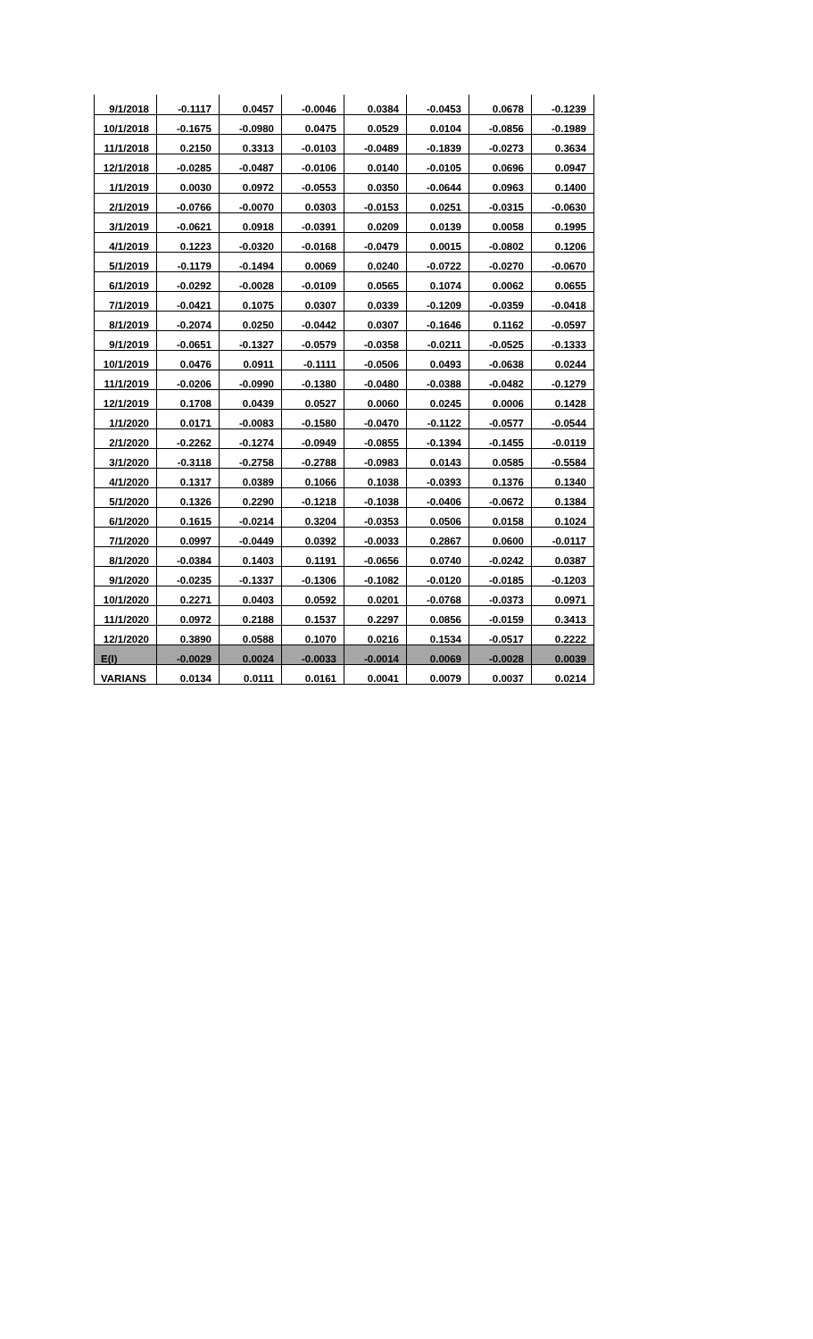| 9/1/2018 | -0.1117 | 0.0457 | -0.0046 | 0.0384 | -0.0453 | 0.0678 | -0.1239 |
| 10/1/2018 | -0.1675 | -0.0980 | 0.0475 | 0.0529 | 0.0104 | -0.0856 | -0.1989 |
| 11/1/2018 | 0.2150 | 0.3313 | -0.0103 | -0.0489 | -0.1839 | -0.0273 | 0.3634 |
| 12/1/2018 | -0.0285 | -0.0487 | -0.0106 | 0.0140 | -0.0105 | 0.0696 | 0.0947 |
| 1/1/2019 | 0.0030 | 0.0972 | -0.0553 | 0.0350 | -0.0644 | 0.0963 | 0.1400 |
| 2/1/2019 | -0.0766 | -0.0070 | 0.0303 | -0.0153 | 0.0251 | -0.0315 | -0.0630 |
| 3/1/2019 | -0.0621 | 0.0918 | -0.0391 | 0.0209 | 0.0139 | 0.0058 | 0.1995 |
| 4/1/2019 | 0.1223 | -0.0320 | -0.0168 | -0.0479 | 0.0015 | -0.0802 | 0.1206 |
| 5/1/2019 | -0.1179 | -0.1494 | 0.0069 | 0.0240 | -0.0722 | -0.0270 | -0.0670 |
| 6/1/2019 | -0.0292 | -0.0028 | -0.0109 | 0.0565 | 0.1074 | 0.0062 | 0.0655 |
| 7/1/2019 | -0.0421 | 0.1075 | 0.0307 | 0.0339 | -0.1209 | -0.0359 | -0.0418 |
| 8/1/2019 | -0.2074 | 0.0250 | -0.0442 | 0.0307 | -0.1646 | 0.1162 | -0.0597 |
| 9/1/2019 | -0.0651 | -0.1327 | -0.0579 | -0.0358 | -0.0211 | -0.0525 | -0.1333 |
| 10/1/2019 | 0.0476 | 0.0911 | -0.1111 | -0.0506 | 0.0493 | -0.0638 | 0.0244 |
| 11/1/2019 | -0.0206 | -0.0990 | -0.1380 | -0.0480 | -0.0388 | -0.0482 | -0.1279 |
| 12/1/2019 | 0.1708 | 0.0439 | 0.0527 | 0.0060 | 0.0245 | 0.0006 | 0.1428 |
| 1/1/2020 | 0.0171 | -0.0083 | -0.1580 | -0.0470 | -0.1122 | -0.0577 | -0.0544 |
| 2/1/2020 | -0.2262 | -0.1274 | -0.0949 | -0.0855 | -0.1394 | -0.1455 | -0.0119 |
| 3/1/2020 | -0.3118 | -0.2758 | -0.2788 | -0.0983 | 0.0143 | 0.0585 | -0.5584 |
| 4/1/2020 | 0.1317 | 0.0389 | 0.1066 | 0.1038 | -0.0393 | 0.1376 | 0.1340 |
| 5/1/2020 | 0.1326 | 0.2290 | -0.1218 | -0.1038 | -0.0406 | -0.0672 | 0.1384 |
| 6/1/2020 | 0.1615 | -0.0214 | 0.3204 | -0.0353 | 0.0506 | 0.0158 | 0.1024 |
| 7/1/2020 | 0.0997 | -0.0449 | 0.0392 | -0.0033 | 0.2867 | 0.0600 | -0.0117 |
| 8/1/2020 | -0.0384 | 0.1403 | 0.1191 | -0.0656 | 0.0740 | -0.0242 | 0.0387 |
| 9/1/2020 | -0.0235 | -0.1337 | -0.1306 | -0.1082 | -0.0120 | -0.0185 | -0.1203 |
| 10/1/2020 | 0.2271 | 0.0403 | 0.0592 | 0.0201 | -0.0768 | -0.0373 | 0.0971 |
| 11/1/2020 | 0.0972 | 0.2188 | 0.1537 | 0.2297 | 0.0856 | -0.0159 | 0.3413 |
| 12/1/2020 | 0.3890 | 0.0588 | 0.1070 | 0.0216 | 0.1534 | -0.0517 | 0.2222 |
| E(I) | -0.0029 | 0.0024 | -0.0033 | -0.0014 | 0.0069 | -0.0028 | 0.0039 |
| VARIANS | 0.0134 | 0.0111 | 0.0161 | 0.0041 | 0.0079 | 0.0037 | 0.0214 |